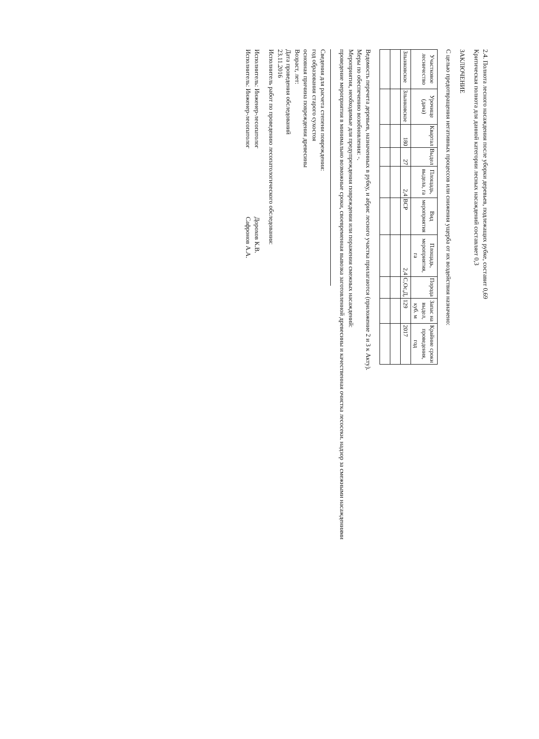2.4. Полнота лесного насаждения после уборки деревьев, подлежащих рубке, составит 0,69
Критическая полнота для данной категории лесных насаждений составляет 0,3
ЗАКЛЮЧЕНИЕ
С целью предотвращения негативных процессов или снижения ущерба от их воздействия назначено:
| Участковое лесничество | Урочище (дача) | Квартал | Выдел | Площадь, выдела, га | Вид мероприятия | Площадь, мероприятия, га | Порода | Запас на выдел, куб. м | Крайние сроки проведения, год |
| --- | --- | --- | --- | --- | --- | --- | --- | --- | --- |
| Злынковское | Злынковское | 180 | 27 | 2,4 | ВСР | 2,4 | С,Ос,Д, | 129 | 2017 |
Ведомость перечета деревьев, назначенных в рубку, и абрис лесного участка прилагаются (приложение 2 и 3 к Акту).
Меры по обеспечению возобновления: -.
Мероприятия, необходимые для предупреждения повреждения или поражения смежных насаждений:
проведение мероприятия в минимально возможные сроки, своевременная вывозка заготовленной древесины и качественная очистка лесосеки. надзор за смежными насаждениями
Сведения для расчета степени повреждения:
год образования старого сухостоя
основная причина повреждения древесины
Возраст, лет:
Дата проведения обследований
23.11.2016
Исполнитель работ по проведению лесопатологического обследования:
Исполнитель: Инженер-лесопатолог Дорохов К.В.
Исполнитель: Инженер-лесопатолог Сафронов А.А.